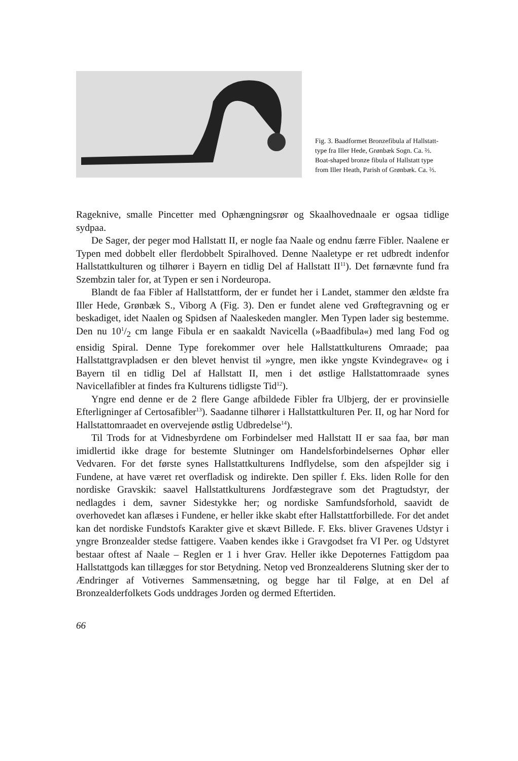Fig. 3. Baadformet Bronzefibula af Hallstatt-type fra Iller Hede, Grønbæk Sogn. Ca. ⅔.
Boat-shaped bronze fibula of Hallstatt type from Iller Heath, Parish of Grønbæk. Ca. ⅔.
Rageknive, smalle Pincetter med Ophængningsrør og Skaalhovednaale er ogsaa tidlige sydpaa.
De Sager, der peger mod Hallstatt II, er nogle faa Naale og endnu færre Fibler. Naalene er Typen med dobbelt eller flerdobbelt Spiralhoved. Denne Naaletype er ret udbredt indenfor Hallstattkulturen og tilhører i Bayern en tidlig Del af Hallstatt II<sup>11</sup>). Det førnævnte fund fra Szembzin taler for, at Typen er sen i Nordeuropa.
Blandt de faa Fibler af Hallstattform, der er fundet her i Landet, stammer den ældste fra Iller Hede, Grønbæk S., Viborg A (Fig. 3). Den er fundet alene ved Grøftegravning og er beskadiget, idet Naalen og Spidsen af Naaleskeden mangler. Men Typen lader sig bestemme. Den nu 101/2 cm lange Fibula er en saakaldt Navicella (»Baadfibula«) med lang Fod og ensidig Spiral. Denne Type forekommer over hele Hallstattkulturens Omraade; paa Hallstattgravpladsen er den blevet henvist til »yngre, men ikke yngste Kvindegrave« og i Bayern til en tidlig Del af Hallstatt II, men i det østlige Hallstattomraade synes Navicellafibler at findes fra Kulturens tidligste Tid<sup>12</sup>).
Yngre end denne er de 2 flere Gange afbildede Fibler fra Ulbjerg, der er provinsielle Efterligninger af Certosafibler<sup>13</sup>). Saadanne tilhører i Hallstattkulturen Per. II, og har Nord for Hallstattomraadet en overvejende østlig Udbredelse<sup>14</sup>).
Til Trods for at Vidnesbyrdene om Forbindelser med Hallstatt II er saa faa, bør man imidlertid ikke drage for bestemte Slutninger om Handelsforbindelsernes Ophør eller Vedvaren. For det første synes Hallstattkulturens Indflydelse, som den afspejlder sig i Fundene, at have været ret overfladisk og indirekte. Den spiller f. Eks. liden Rolle for den nordiske Gravskik: saavel Hallstattkulturens Jordfæstegrave som det Pragtudstyr, der nedlagdes i dem, savner Sidestykke her; og nordiske Samfundsforhold, saavidt de overhovedet kan aflæses i Fundene, er heller ikke skabt efter Hallstattforbillede. For det andet kan det nordiske Fundstofs Karakter give et skævt Billede. F. Eks. bliver Gravenes Udstyr i yngre Bronzealder stedse fattigere. Vaaben kendes ikke i Gravgodset fra VI Per. og Udstyret bestaar oftest af Naale – Reglen er 1 i hver Grav. Heller ikke Depoternes Fattigdom paa Hallstattgods kan tillægges for stor Betydning. Netop ved Bronzealderens Slutning sker der to Ændringer af Votivernes Sammensætning, og begge har til Følge, at en Del af Bronzealderfolkets Gods unddrages Jorden og dermed Eftertiden.
66